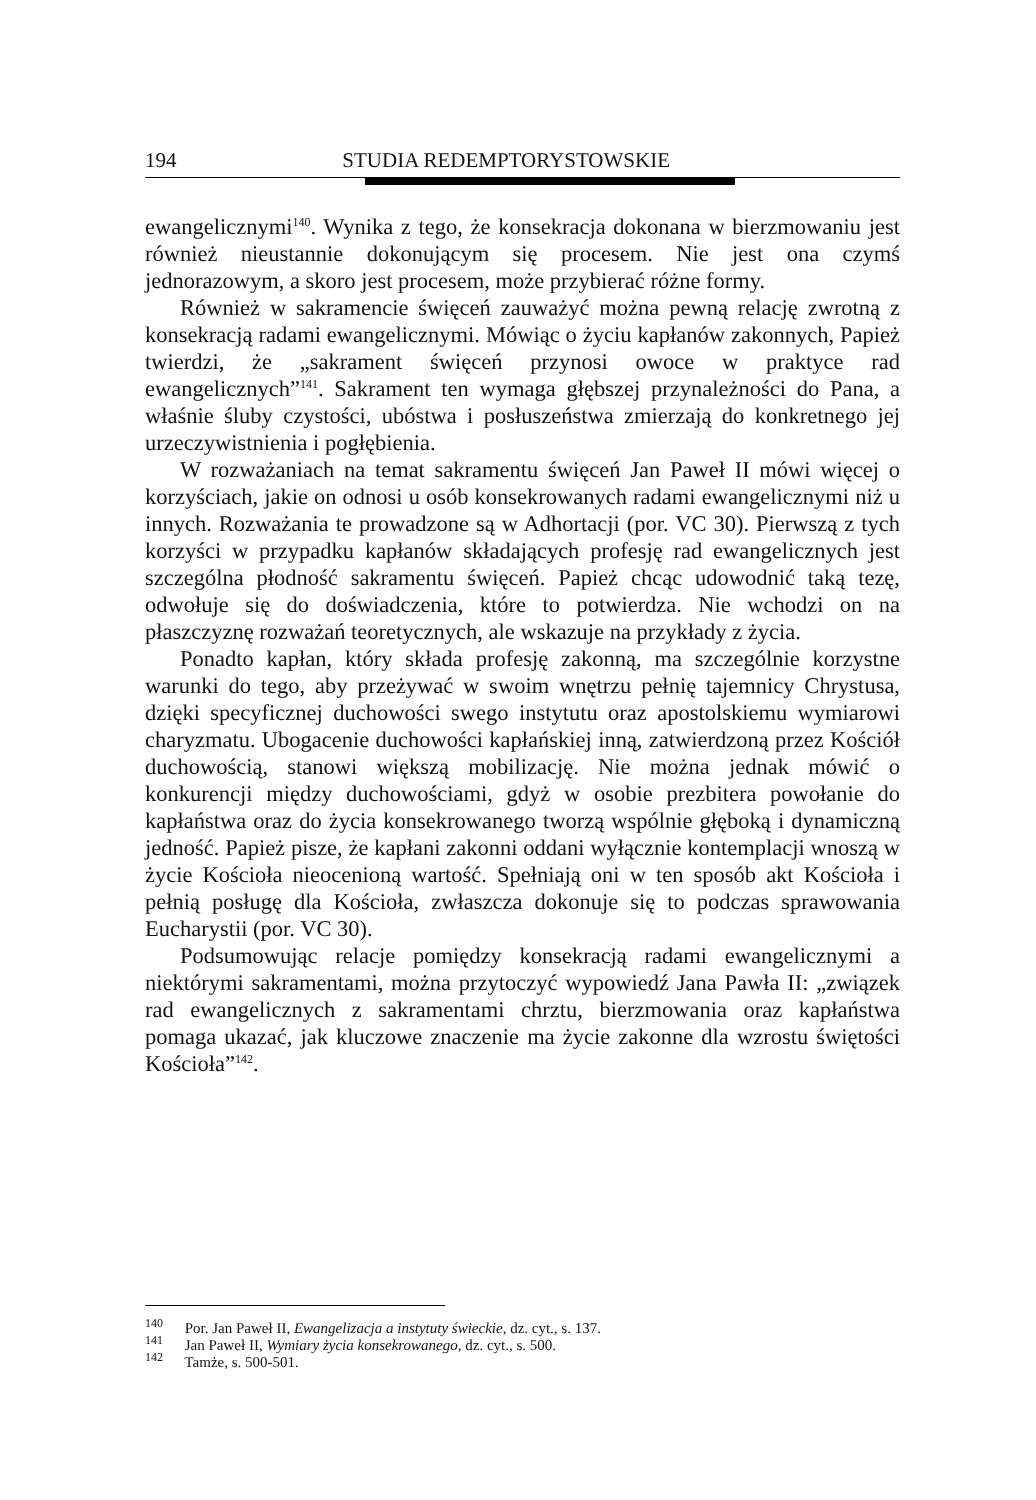194 STUDIA REDEMPTORYSTOWSKIE
ewangelicznymi<sup>140</sup>. Wynika z tego, że konsekracja dokonana w bierzmowaniu jest również nieustannie dokonującym się procesem. Nie jest ona czymś jednorazowym, a skoro jest procesem, może przybierać różne formy.
Również w sakramencie święceń zauważyć można pewną relację zwrotną z konsekracją radami ewangelicznymi. Mówiąc o życiu kapłanów zakonnych, Papież twierdzi, że „sakrament święceń przynosi owoce w praktyce rad ewangelicznych”<sup>141</sup>. Sakrament ten wymaga głębszej przynależności do Pana, a właśnie śluby czystości, ubóstwa i posłuszeństwa zmierzają do konkretnego jej urzeczywistnienia i pogłębienia.
W rozważaniach na temat sakramentu święceń Jan Paweł II mówi więcej o korzyściach, jakie on odnosi u osób konsekrowanych radami ewangelicznymi niż u innych. Rozważania te prowadzone są w Adhortacji (por. VC 30). Pierwszą z tych korzyści w przypadku kapłanów składających profesję rad ewangelicznych jest szczególna płodność sakramentu święceń. Papież chcąc udowodnić taką tezę, odwołuje się do doświadczenia, które to potwierdza. Nie wchodzi on na płaszczyznę rozważań teoretycznych, ale wskazuje na przykłady z życia.
Ponadto kapłan, który składa profesję zakonną, ma szczególnie korzystne warunki do tego, aby przeżywać w swoim wnętrzu pełnię tajemnicy Chrystusa, dzięki specyficznej duchowości swego instytutu oraz apostolskiemu wymiarowi charyzmatu. Ubogacenie duchowości kapłańskiej inną, zatwierdzoną przez Kościół duchowością, stanowi większą mobilizację. Nie można jednak mówić o konkurencji między duchowościami, gdyż w osobie prezbitera powołanie do kapłaństwa oraz do życia konsekrowanego tworzą wspólnie głęboką i dynamiczną jedność. Papież pisze, że kapłani zakonni oddani wyłącznie kontemplacji wnoszą w życie Kościoła nieocenioną wartość. Spełniają oni w ten sposób akt Kościoła i pełnią posługę dla Kościoła, zwłaszcza dokonuje się to podczas sprawowania Eucharystii (por. VC 30).
Podsumowując relacje pomiędzy konsekracją radami ewangelicznymi a niektórymi sakramentami, można przytoczyć wypowiedź Jana Pawła II: „związek rad ewangelicznych z sakramentami chrztu, bierzmowania oraz kapłaństwa pomaga ukazać, jak kluczowe znaczenie ma życie zakonne dla wzrostu świętości Kościoła”<sup>142</sup>.
<sup>140</sup> Por. Jan Paweł II, Ewangelizacja a instytuty świeckie, dz. cyt., s. 137.
<sup>141</sup> Jan Paweł II, Wymiary życia konsekrowanego, dz. cyt., s. 500.
<sup>142</sup> Tamże, s. 500-501.